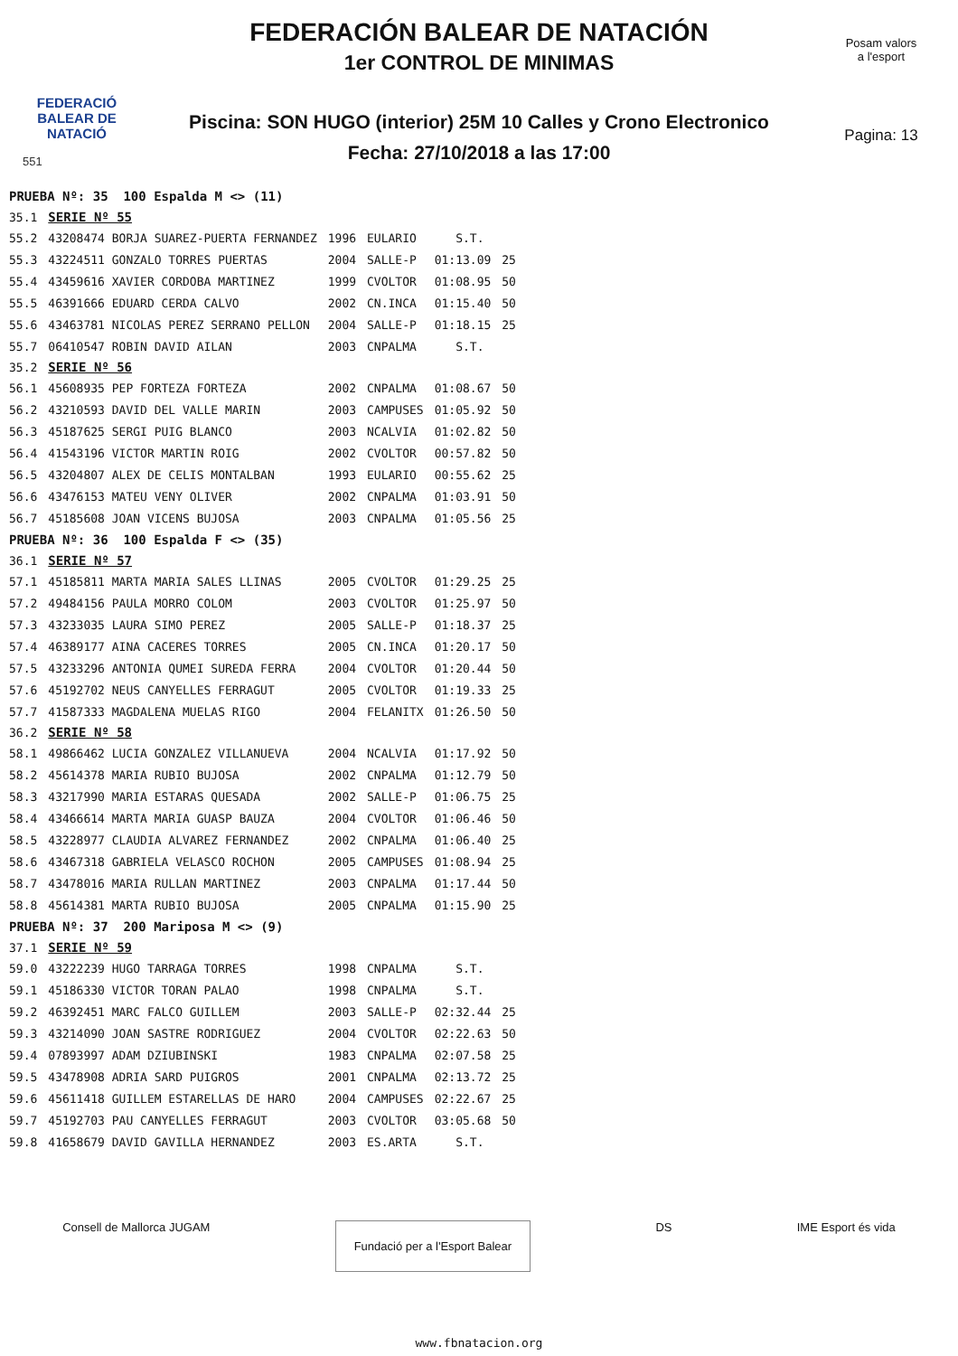FEDERACIÓ
BALEAR DE
NATACIÓ
551
FEDERACIÓN BALEAR DE NATACIÓN
1er CONTROL DE MINIMAS
Piscina: SON HUGO (interior) 25M 10 Calles y Crono Electronico
Fecha: 27/10/2018 a las 17:00
Posam valors
a l'esport
Pagina: 13
| PRUEBA Nº: 35 100 Espalda M <> (11) | | | | | |
| 35.1 | SERIE Nº 55 | | | | |
| 55.2 | 43208474 BORJA SUAREZ-PUERTA FERNANDEZ | 1996 | EULARIO | S.T. | |
| 55.3 | 43224511 GONZALO TORRES PUERTAS | 2004 | SALLE-P | 01:13.09 | 25 |
| 55.4 | 43459616 XAVIER CORDOBA MARTINEZ | 1999 | CVOLTOR | 01:08.95 | 50 |
| 55.5 | 46391666 EDUARD CERDA CALVO | 2002 | CN.INCA | 01:15.40 | 50 |
| 55.6 | 43463781 NICOLAS PEREZ SERRANO PELLON | 2004 | SALLE-P | 01:18.15 | 25 |
| 55.7 | 06410547 ROBIN DAVID AILAN | 2003 | CNPALMA | S.T. | |
| 35.2 | SERIE Nº 56 | | | | |
| 56.1 | 45608935 PEP FORTEZA FORTEZA | 2002 | CNPALMA | 01:08.67 | 50 |
| 56.2 | 43210593 DAVID DEL VALLE MARIN | 2003 | CAMPUSES | 01:05.92 | 50 |
| 56.3 | 45187625 SERGI PUIG BLANCO | 2003 | NCALVIA | 01:02.82 | 50 |
| 56.4 | 41543196 VICTOR MARTIN ROIG | 2002 | CVOLTOR | 00:57.82 | 50 |
| 56.5 | 43204807 ALEX DE CELIS MONTALBAN | 1993 | EULARIO | 00:55.62 | 25 |
| 56.6 | 43476153 MATEU VENY OLIVER | 2002 | CNPALMA | 01:03.91 | 50 |
| 56.7 | 45185608 JOAN VICENS BUJOSA | 2003 | CNPALMA | 01:05.56 | 25 |
| PRUEBA Nº: 36 100 Espalda F <> (35) | | | | | |
| 36.1 | SERIE Nº 57 | | | | |
| 57.1 | 45185811 MARTA MARIA SALES LLINAS | 2005 | CVOLTOR | 01:29.25 | 25 |
| 57.2 | 49484156 PAULA MORRO COLOM | 2003 | CVOLTOR | 01:25.97 | 50 |
| 57.3 | 43233035 LAURA SIMO PEREZ | 2005 | SALLE-P | 01:18.37 | 25 |
| 57.4 | 46389177 AINA CACERES TORRES | 2005 | CN.INCA | 01:20.17 | 50 |
| 57.5 | 43233296 ANTONIA QUMEI SUREDA FERRA | 2004 | CVOLTOR | 01:20.44 | 50 |
| 57.6 | 45192702 NEUS CANYELLES FERRAGUT | 2005 | CVOLTOR | 01:19.33 | 25 |
| 57.7 | 41587333 MAGDALENA MUELAS RIGO | 2004 | FELANITX | 01:26.50 | 50 |
| 36.2 | SERIE Nº 58 | | | | |
| 58.1 | 49866462 LUCIA GONZALEZ VILLANUEVA | 2004 | NCALVIA | 01:17.92 | 50 |
| 58.2 | 45614378 MARIA RUBIO BUJOSA | 2002 | CNPALMA | 01:12.79 | 50 |
| 58.3 | 43217990 MARIA ESTARAS QUESADA | 2002 | SALLE-P | 01:06.75 | 25 |
| 58.4 | 43466614 MARTA MARIA GUASP BAUZA | 2004 | CVOLTOR | 01:06.46 | 50 |
| 58.5 | 43228977 CLAUDIA ALVAREZ FERNANDEZ | 2002 | CNPALMA | 01:06.40 | 25 |
| 58.6 | 43467318 GABRIELA VELASCO ROCHON | 2005 | CAMPUSES | 01:08.94 | 25 |
| 58.7 | 43478016 MARIA RULLAN MARTINEZ | 2003 | CNPALMA | 01:17.44 | 50 |
| 58.8 | 45614381 MARTA RUBIO BUJOSA | 2005 | CNPALMA | 01:15.90 | 25 |
| PRUEBA Nº: 37 200 Mariposa M <> (9) | | | | | |
| 37.1 | SERIE Nº 59 | | | | |
| 59.0 | 43222239 HUGO TARRAGA TORRES | 1998 | CNPALMA | S.T. | |
| 59.1 | 45186330 VICTOR TORAN PALAO | 1998 | CNPALMA | S.T. | |
| 59.2 | 46392451 MARC FALCO GUILLEM | 2003 | SALLE-P | 02:32.44 | 25 |
| 59.3 | 43214090 JOAN SASTRE RODRIGUEZ | 2004 | CVOLTOR | 02:22.63 | 50 |
| 59.4 | 07893997 ADAM DZIUBINSKI | 1983 | CNPALMA | 02:07.58 | 25 |
| 59.5 | 43478908 ADRIA SARD PUIGROS | 2001 | CNPALMA | 02:13.72 | 25 |
| 59.6 | 45611418 GUILLEM ESTARELLAS DE HARO | 2004 | CAMPUSES | 02:22.67 | 25 |
| 59.7 | 45192703 PAU CANYELLES FERRAGUT | 2003 | CVOLTOR | 03:05.68 | 50 |
| 59.8 | 41658679 DAVID GAVILLA HERNANDEZ | 2003 | ES.ARTA | S.T. | |
Consell de Mallorca JUGAM
Fundació per a l'Esport Balear
DS IME Esport és vida
www.fbnatacion.org